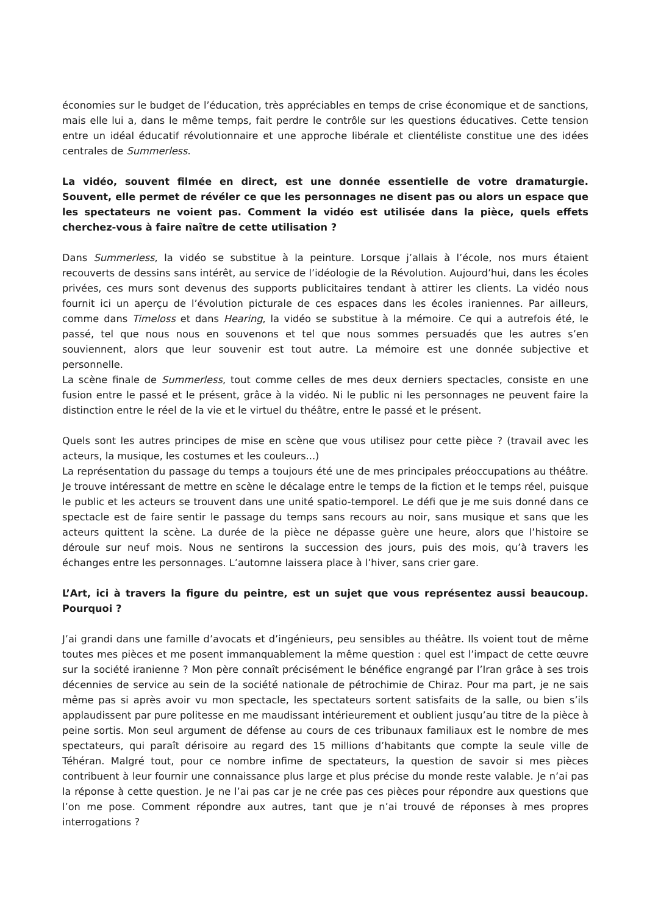économies sur le budget de l’éducation, très appréciables en temps de crise économique et de sanctions, mais elle lui a, dans le même temps, fait perdre le contrôle sur les questions éducatives. Cette tension entre un idéal éducatif révolutionnaire et une approche libérale et clientéliste constitue une des idées centrales de Summerless.
La vidéo, souvent filmée en direct, est une donnée essentielle de votre dramaturgie. Souvent, elle permet de révéler ce que les personnages ne disent pas ou alors un espace que les spectateurs ne voient pas. Comment la vidéo est utilisée dans la pièce, quels effets cherchez-vous à faire naître de cette utilisation ?
Dans Summerless, la vidéo se substitue à la peinture. Lorsque j’allais à l’école, nos murs étaient recouverts de dessins sans intérêt, au service de l’idéologie de la Révolution. Aujourd’hui, dans les écoles privées, ces murs sont devenus des supports publicitaires tendant à attirer les clients. La vidéo nous fournit ici un aperçu de l’évolution picturale de ces espaces dans les écoles iraniennes. Par ailleurs, comme dans Timeloss et dans Hearing, la vidéo se substitue à la mémoire. Ce qui a autrefois été, le passé, tel que nous nous en souvenons et tel que nous sommes persuadés que les autres s’en souviennent, alors que leur souvenir est tout autre. La mémoire est une donnée subjective et personnelle.
La scène finale de Summerless, tout comme celles de mes deux derniers spectacles, consiste en une fusion entre le passé et le présent, grâce à la vidéo. Ni le public ni les personnages ne peuvent faire la distinction entre le réel de la vie et le virtuel du théâtre, entre le passé et le présent.
Quels sont les autres principes de mise en scène que vous utilisez pour cette pièce ? (travail avec les acteurs, la musique, les costumes et les couleurs...)
La représentation du passage du temps a toujours été une de mes principales préoccupations au théâtre. Je trouve intéressant de mettre en scène le décalage entre le temps de la fiction et le temps réel, puisque le public et les acteurs se trouvent dans une unité spatio-temporel. Le défi que je me suis donné dans ce spectacle est de faire sentir le passage du temps sans recours au noir, sans musique et sans que les acteurs quittent la scène. La durée de la pièce ne dépasse guère une heure, alors que l’histoire se déroule sur neuf mois. Nous ne sentirons la succession des jours, puis des mois, qu’à travers les échanges entre les personnages. L’automne laissera place à l’hiver, sans crier gare.
L’Art, ici à travers la figure du peintre, est un sujet que vous représentez aussi beaucoup. Pourquoi ?
J’ai grandi dans une famille d’avocats et d’ingénieurs, peu sensibles au théâtre. Ils voient tout de même toutes mes pièces et me posent immanquablement la même question : quel est l’impact de cette œuvre sur la société iranienne ? Mon père connaît précisément le bénéfice engrangé par l’Iran grâce à ses trois décennies de service au sein de la société nationale de pétrochimie de Chiraz. Pour ma part, je ne sais même pas si après avoir vu mon spectacle, les spectateurs sortent satisfaits de la salle, ou bien s’ils applaudissent par pure politesse en me maudissant intérieurement et oublient jusqu’au titre de la pièce à peine sortis. Mon seul argument de défense au cours de ces tribunaux familiaux est le nombre de mes spectateurs, qui paraît dérisoire au regard des 15 millions d’habitants que compte la seule ville de Téhéran. Malgré tout, pour ce nombre infime de spectateurs, la question de savoir si mes pièces contribuent à leur fournir une connaissance plus large et plus précise du monde reste valable. Je n’ai pas la réponse à cette question. Je ne l’ai pas car je ne crée pas ces pièces pour répondre aux questions que l’on me pose. Comment répondre aux autres, tant que je n’ai trouvé de réponses à mes propres interrogations ?